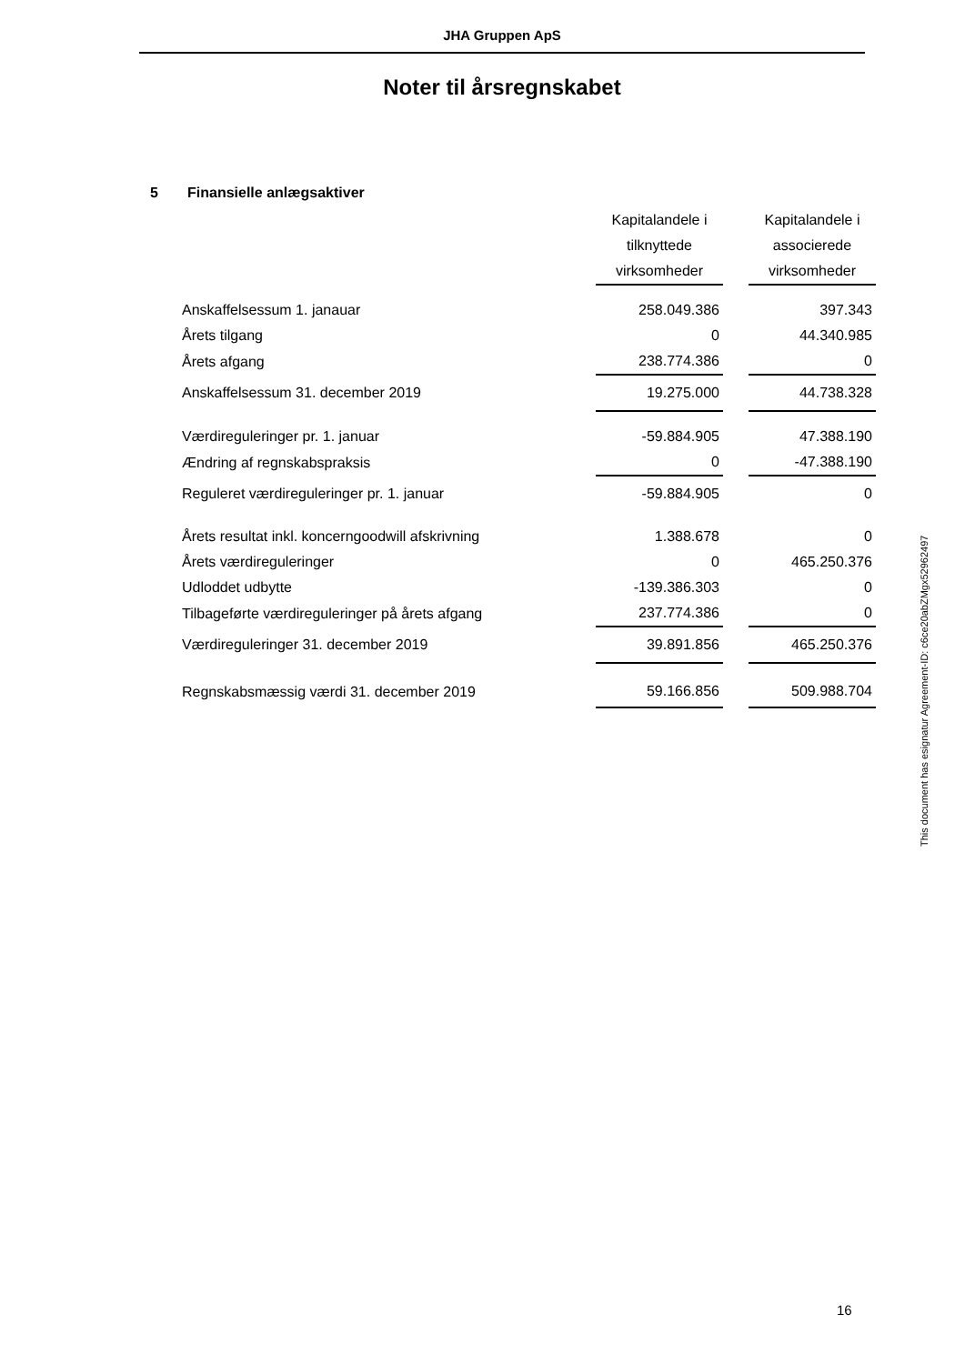JHA Gruppen ApS
Noter til årsregnskabet
5 Finansielle anlægsaktiver
| | Kapitalandele i tilknyttede virksomheder | | Kapitalandele i associerede virksomheder |
| Anskaffelsessum 1. janauar | 258.049.386 | | 397.343 |
| Årets tilgang | 0 | | 44.340.985 |
| Årets afgang | 238.774.386 | | 0 |
| Anskaffelsessum 31. december 2019 | 19.275.000 | | 44.738.328 |
| Værdireguleringer pr. 1. januar | -59.884.905 | | 47.388.190 |
| Ændring af regnskabspraksis | 0 | | -47.388.190 |
| Reguleret værdireguleringer pr. 1. januar | -59.884.905 | | 0 |
| Årets resultat inkl. koncerngoodwill afskrivning | 1.388.678 | | 0 |
| Årets værdireguleringer | 0 | | 465.250.376 |
| Udloddet udbytte | -139.386.303 | | 0 |
| Tilbageførte værdireguleringer på årets afgang | 237.774.386 | | 0 |
| Værdireguleringer 31. december 2019 | 39.891.856 | | 465.250.376 |
| Regnskabsmæssig værdi 31. december 2019 | 59.166.856 | | 509.988.704 |
This document has esignatur Agreement-ID: c6ce20abZMgx52962497
16